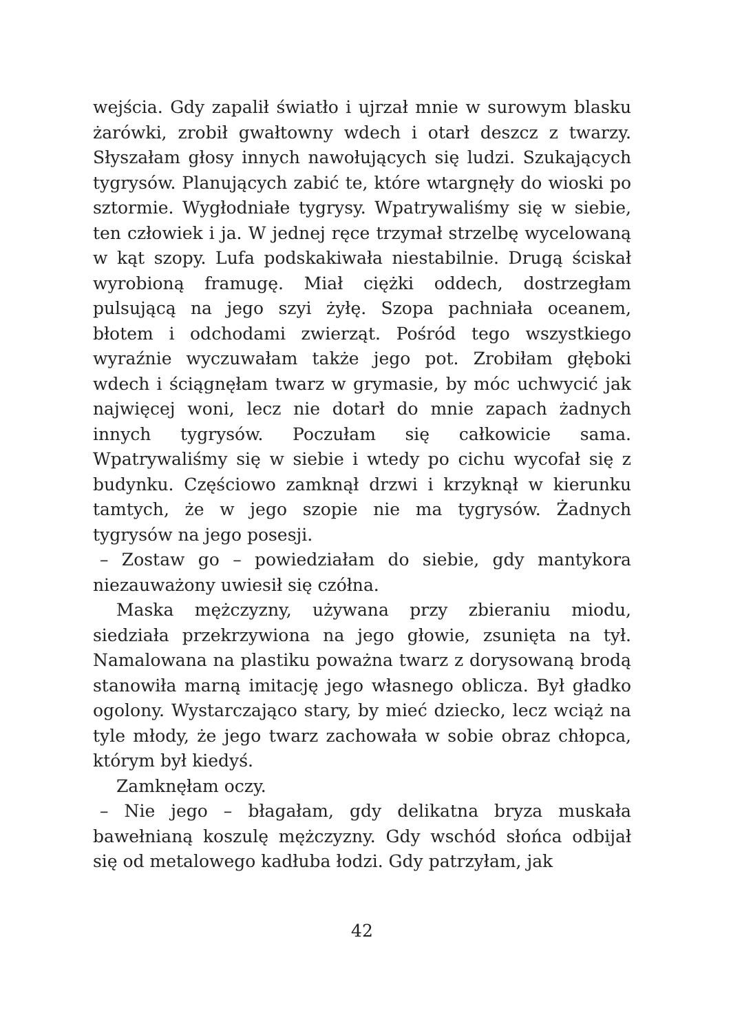wejścia. Gdy zapalił światło i ujrzał mnie w surowym blasku żarówki, zrobił gwałtowny wdech i otarł deszcz z twarzy. Słyszałam głosy innych nawołujących się ludzi. Szukających tygrysów. Planujących zabić te, które wtargnęły do wioski po sztormie. Wygłodniałe tygrysy. Wpatrywaliśmy się w siebie, ten człowiek i ja. W jednej ręce trzymał strzelbę wycelowaną w kąt szopy. Lufa podskakiwała niestabilnie. Drugą ściskał wyrobioną framugę. Miał ciężki oddech, dostrzegłam pulsującą na jego szyi żyłę. Szopa pachniała oceanem, błotem i odchodami zwierząt. Pośród tego wszystkiego wyraźnie wyczuwałam także jego pot. Zrobiłam głęboki wdech i ściągnęłam twarz w grymasie, by móc uchwycić jak najwięcej woni, lecz nie dotarł do mnie zapach żadnych innych tygrysów. Poczułam się całkowicie sama. Wpatrywaliśmy się w siebie i wtedy po cichu wycofał się z budynku. Częściowo zamknął drzwi i krzyknął w kierunku tamtych, że w jego szopie nie ma tygrysów. Żadnych tygrysów na jego posesji.
– Zostaw go – powiedziałam do siebie, gdy mantykora niezauważony uwiesił się czółna.
Maska mężczyzny, używana przy zbieraniu miodu, siedziała przekrzywiona na jego głowie, zsunięta na tył. Namalowana na plastiku poważna twarz z dorysowaną brodą stanowiła marną imitację jego własnego oblicza. Był gładko ogolony. Wystarczająco stary, by mieć dziecko, lecz wciąż na tyle młody, że jego twarz zachowała w sobie obraz chłopca, którym był kiedyś.
Zamknęłam oczy.
– Nie jego – błagałam, gdy delikatna bryza muskała bawełnianą koszulę mężczyzny. Gdy wschód słońca odbijał się od metalowego kadłuba łodzi. Gdy patrzyłam, jak
42